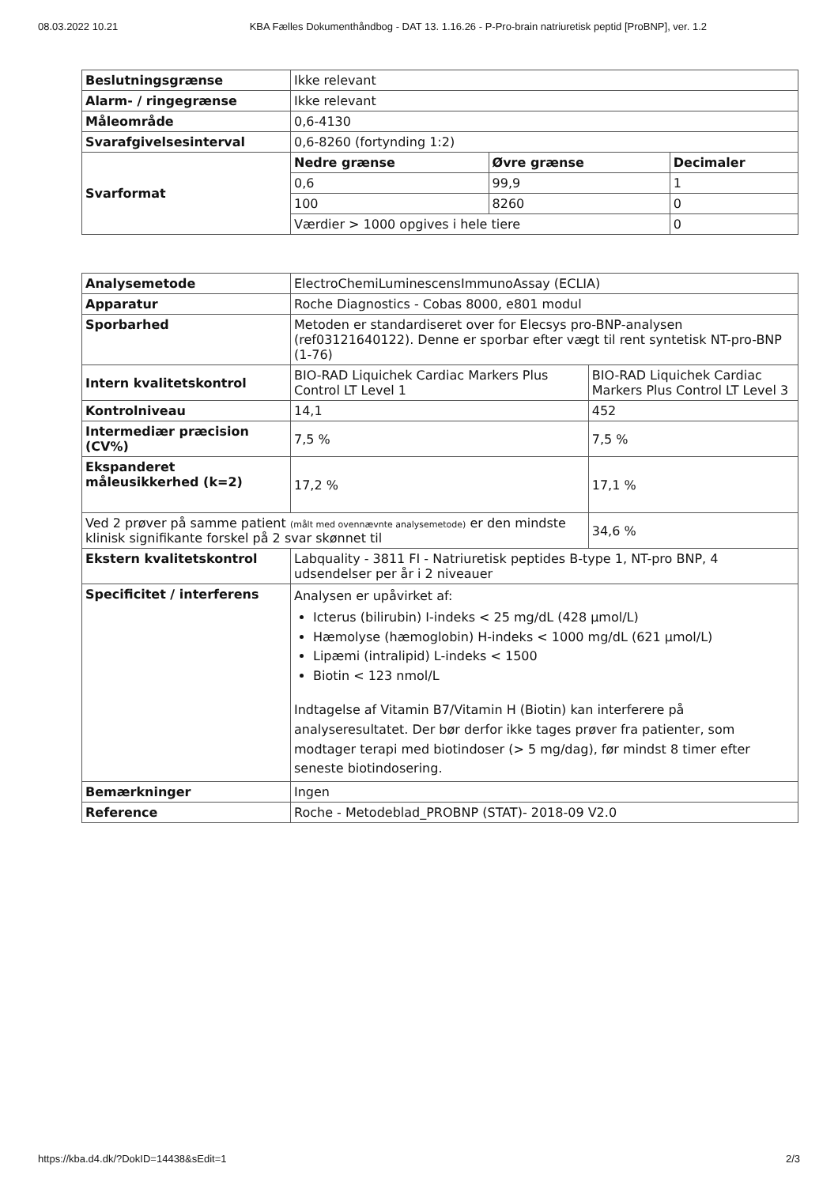08.03.2022 10.21 KBA Fælles Dokumenthåndbog - DAT 13. 1.16.26 - P-Pro-brain natriuretisk peptid [ProBNP], ver. 1.2
| Beslutningsgrænse | Ikke relevant | | |
| Alarm- / ringegrænse | Ikke relevant | | |
| Måleområde | 0,6-4130 | | |
| Svarafgivelsesinterval | 0,6-8260 (fortynding 1:2) | | |
| Svarformat | Nedre grænse | Øvre grænse | Decimaler |
| | 0,6 | 99,9 | 1 |
| | 100 | 8260 | 0 |
| | Værdier > 1000 opgives i hele tiere | | 0 |
| Analysemetode | ElectroChemiLuminescensImmunoAssay (ECLIA) | | |
| Apparatur | Roche Diagnostics - Cobas 8000, e801 modul | | |
| Sporbarhed | Metoden er standardiseret over for Elecsys pro-BNP-analysen (ref03121640122). Denne er sporbar efter vægt til rent syntetisk NT-pro-BNP (1-76) | | |
| Intern kvalitetskontrol | BIO-RAD Liquichek Cardiac Markers Plus Control LT Level 1 | BIO-RAD Liquichek Cardiac Markers Plus Control LT Level 3 | |
| Kontrolniveau | 14,1 | 452 | |
| Intermediær præcision (CV%) | 7,5 % | 7,5 % | |
| Ekspanderet måleusikkerhed (k=2) | 17,2 % | 17,1 % | |
| Ved 2 prøver på samme patient (målt med ovennævnte analysemetode) er den mindste klinisk signifikante forskel på 2 svar skønnet til | | | 34,6 % |
| Ekstern kvalitetskontrol | Labquality - 3811 FI - Natriuretisk peptides B-type 1, NT-pro BNP, 4 udsendelser per år i 2 niveauer | | |
| Specificitet / interferens | Analysen er upåvirket af: Icterus (bilirubin) I-indeks < 25 mg/dL (428 µmol/L) Hæmolyse (hæmoglobin) H-indeks < 1000 mg/dL (621 µmol/L) Lipæmi (intralipid) L-indeks < 1500 Biotin < 123 nmol/L Indtagelse af Vitamin B7/Vitamin H (Biotin) kan interferere på analyseresultatet. Der bør derfor ikke tages prøver fra patienter, som modtager terapi med biotindoser (> 5 mg/dag), før mindst 8 timer efter seneste biotindosering. | | |
| Bemærkninger | Ingen | | |
| Reference | Roche - Metodeblad_PROBNP (STAT)- 2018-09 V2.0 | | |
https://kba.d4.dk/?DokID=14438&sEdit=1 2/3